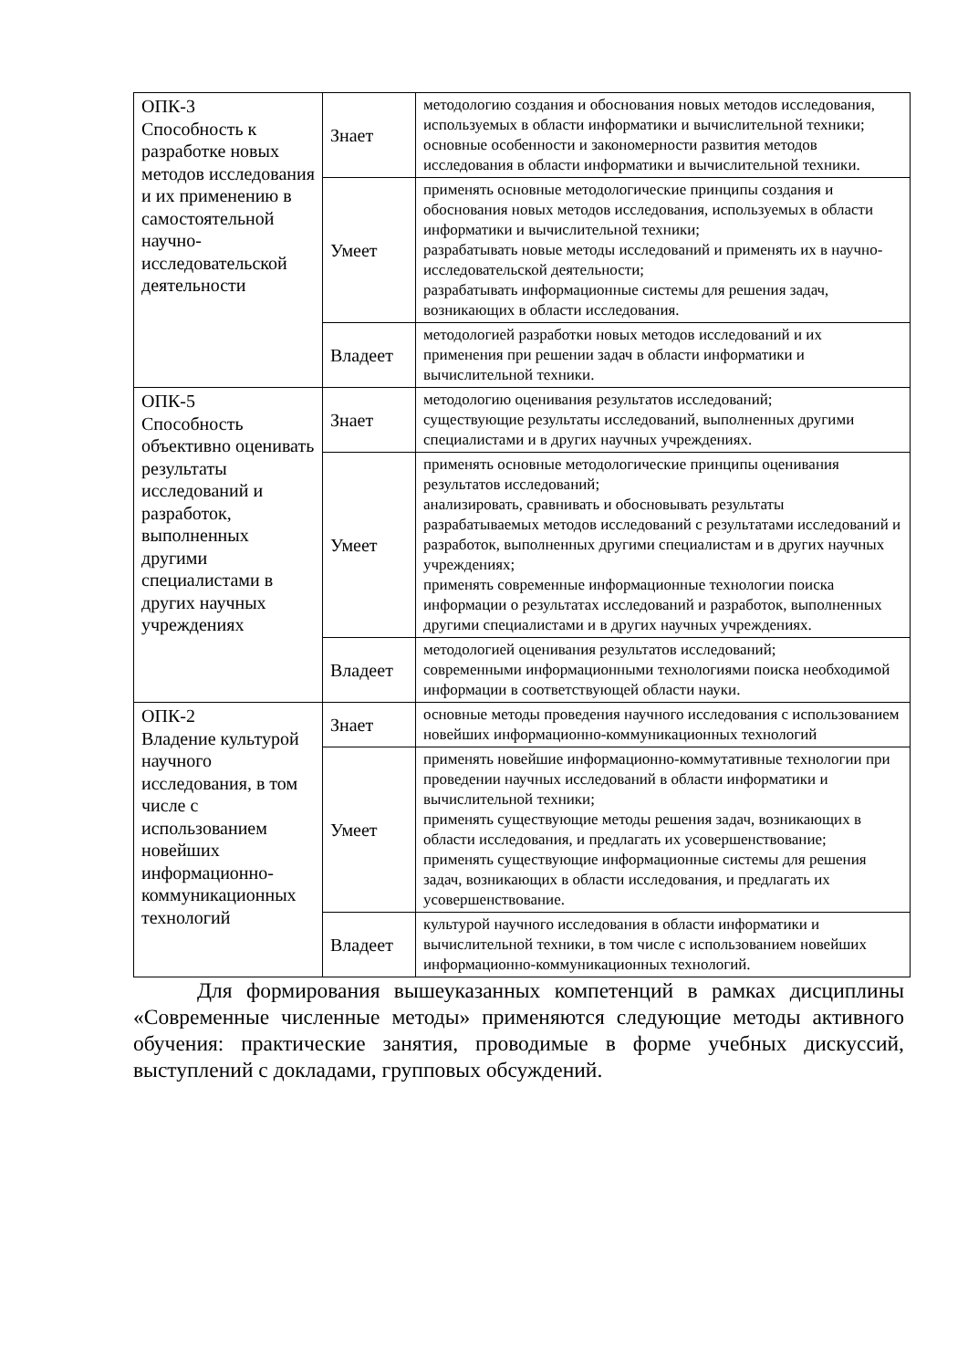| ОПК-3 Способность к разработке новых методов исследования и их применению в самостоятельной научно-исследовательской деятельности | Знает | методологию создания и обоснования новых методов исследования, используемых в области информатики и вычислительной техники; основные особенности и закономерности развития методов исследования в области информатики и вычислительной техники. |
| | Умеет | применять основные методологические принципы создания и обоснования новых методов исследования, используемых в области информатики и вычислительной техники; разрабатывать новые методы исследований и применять их в научно-исследовательской деятельности; разрабатывать информационные системы для решения задач, возникающих в области исследования. |
| | Владеет | методологией разработки новых методов исследований и их применения при решении задач в области информатики и вычислительной техники. |
| ОПК-5 Способность объективно оценивать результаты исследований и разработок, выполненных другими специалистами в других научных учреждениях | Знает | методологию оценивания результатов исследований; существующие результаты исследований, выполненных другими специалистами и в других научных учреждениях. |
| | Умеет | применять основные методологические принципы оценивания результатов исследований; анализировать, сравнивать и обосновывать результаты разрабатываемых методов исследований с результатами исследований и разработок, выполненных другими специалистам и в других научных учреждениях; применять современные информационные технологии поиска информации о результатах исследований и разработок, выполненных другими специалистами и в других научных учреждениях. |
| | Владеет | методологией оценивания результатов исследований; современными информационными технологиями поиска необходимой информации в соответствующей области науки. |
| ОПК-2 Владение культурой научного исследования, в том числе с использованием новейших информационно-коммуникационных технологий | Знает | основные методы проведения научного исследования с использованием новейших информационно-коммуникационных технологий |
| | Умеет | применять новейшие информационно-коммутативные технологии при проведении научных исследований в области информатики и вычислительной техники; применять существующие методы решения задач, возникающих в области исследования, и предлагать их усовершенствование; применять существующие информационные системы для решения задач, возникающих в области исследования, и предлагать их усовершенствование. |
| | Владеет | культурой научного исследования в области информатики и вычислительной техники, в том числе с использованием новейших информационно-коммуникационных технологий. |
Для формирования вышеуказанных компетенций в рамках дисциплины «Современные численные методы» применяются следующие методы активного обучения: практические занятия, проводимые в форме учебных дискуссий, выступлений с докладами, групповых обсуждений.